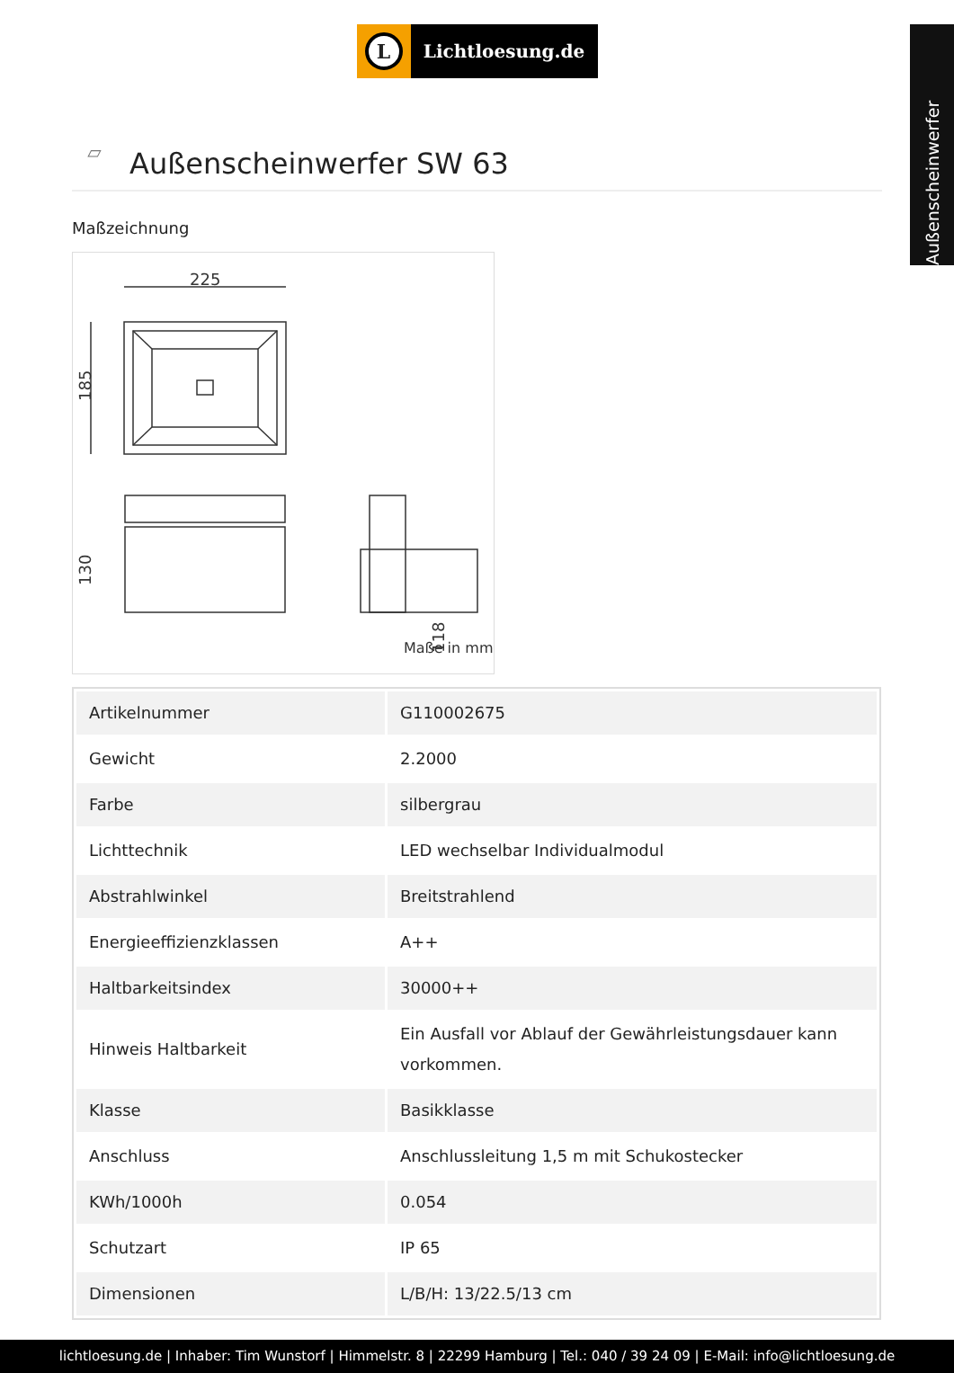Außenscheinwerfer
L
Lichtloesung.de
▱
Außenscheinwerfer SW 63
Maßzeichnung
225
185
130
118
Maße in mm
| Artikelnummer | G110002675 |
| Gewicht | 2.2000 |
| Farbe | silbergrau |
| Lichttechnik | LED wechselbar Individualmodul |
| Abstrahlwinkel | Breitstrahlend |
| Energieeffizienzklassen | A++ |
| Haltbarkeitsindex | 30000++ |
| Hinweis Haltbarkeit | Ein Ausfall vor Ablauf der Gewährleistungsdauer kann vorkommen. |
| Klasse | Basikklasse |
| Anschluss | Anschlussleitung 1,5 m mit Schukostecker |
| KWh/1000h | 0.054 |
| Schutzart | IP 65 |
| Dimensionen | L/B/H: 13/22.5/13 cm |
lichtloesung.de | Inhaber: Tim Wunstorf | Himmelstr. 8 | 22299 Hamburg | Tel.: 040 / 39 24 09 | E-Mail: info@lichtloesung.de